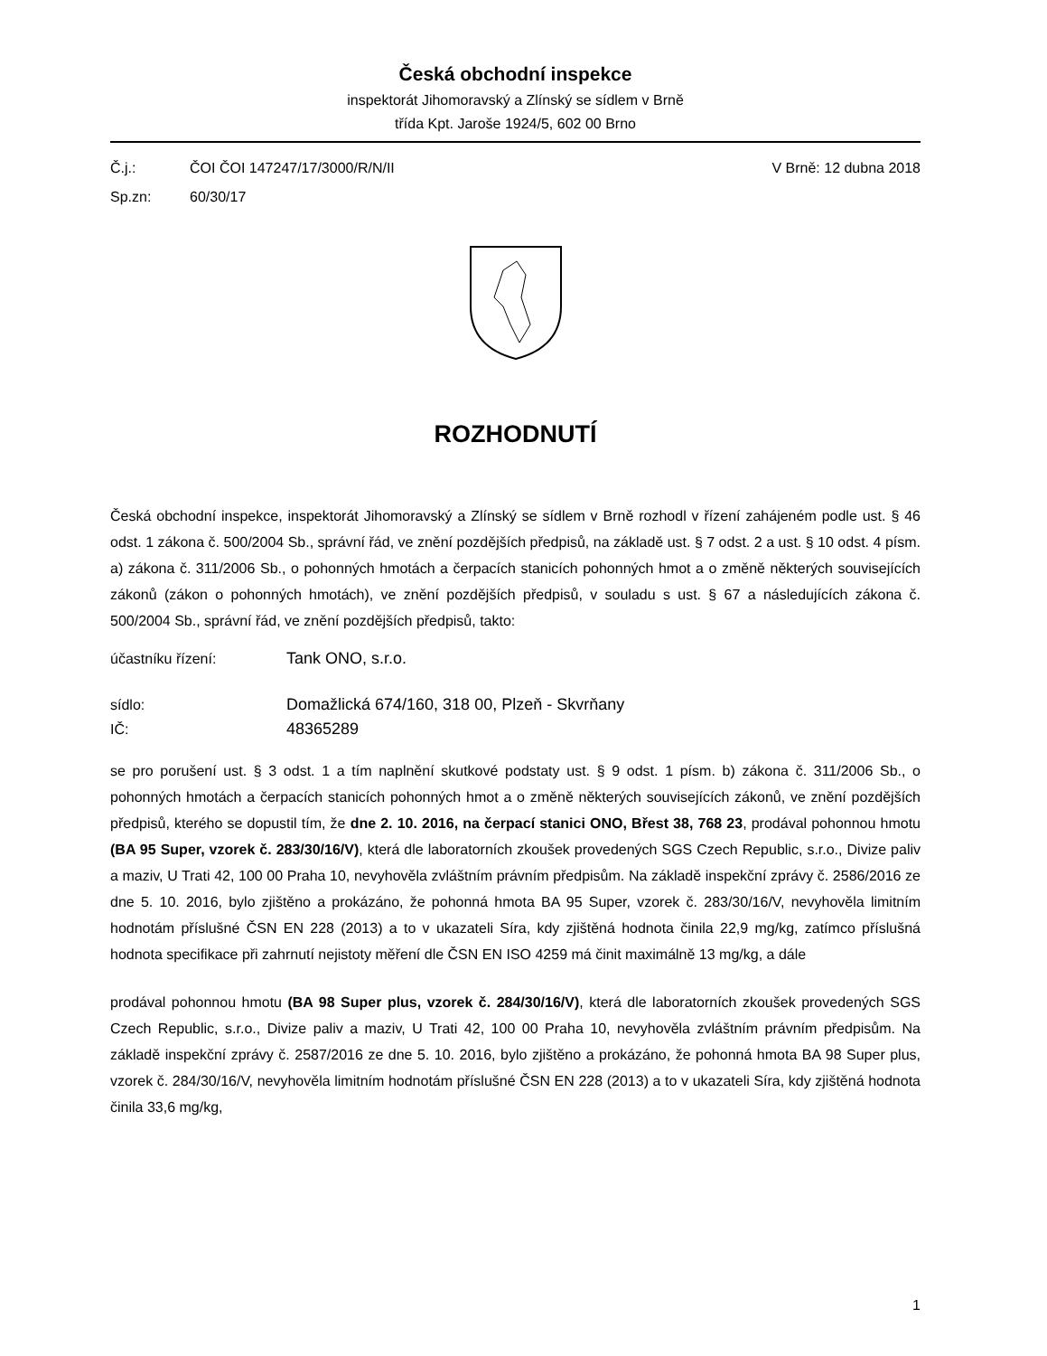Česká obchodní inspekce
inspektorát Jihomoravský a Zlínský se sídlem v Brně
třída Kpt. Jaroše 1924/5, 602 00 Brno
Č.j.: ČOI ČOI 147247/17/3000/R/N/II V Brně: 12 dubna 2018
Sp.zn: 60/30/17
ROZHODNUTÍ
Česká obchodní inspekce, inspektorát Jihomoravský a Zlínský se sídlem v Brně rozhodl v řízení zahájeném podle ust. § 46 odst. 1 zákona č. 500/2004 Sb., správní řád, ve znění pozdějších předpisů, na základě ust. § 7 odst. 2 a ust. § 10 odst. 4 písm. a) zákona č. 311/2006 Sb., o pohonných hmotách a čerpacích stanicích pohonných hmot a o změně některých souvisejících zákonů (zákon o pohonných hmotách), ve znění pozdějších předpisů, v souladu s ust. § 67 a následujících zákona č. 500/2004 Sb., správní řád, ve znění pozdějších předpisů, takto:
účastníku řízení: Tank ONO, s.r.o.
sídlo: Domažlická 674/160, 318 00, Plzeň - Skvrňany
IČ: 48365289
se pro porušení ust. § 3 odst. 1 a tím naplnění skutkové podstaty ust. § 9 odst. 1 písm. b) zákona č. 311/2006 Sb., o pohonných hmotách a čerpacích stanicích pohonných hmot a o změně některých souvisejících zákonů, ve znění pozdějších předpisů, kterého se dopustil tím, že dne 2. 10. 2016, na čerpací stanici ONO, Břest 38, 768 23, prodával pohonnou hmotu (BA 95 Super, vzorek č. 283/30/16/V), která dle laboratorních zkoušek provedených SGS Czech Republic, s.r.o., Divize paliv a maziv, U Trati 42, 100 00 Praha 10, nevyhověla zvláštním právním předpisům. Na základě inspekční zprávy č. 2586/2016 ze dne 5. 10. 2016, bylo zjištěno a prokázáno, že pohonná hmota BA 95 Super, vzorek č. 283/30/16/V, nevyhověla limitním hodnotám příslušné ČSN EN 228 (2013) a to v ukazateli Síra, kdy zjištěná hodnota činila 22,9 mg/kg, zatímco příslušná hodnota specifikace při zahrnutí nejistoty měření dle ČSN EN ISO 4259 má činit maximálně 13 mg/kg, a dále
prodával pohonnou hmotu (BA 98 Super plus, vzorek č. 284/30/16/V), která dle laboratorních zkoušek provedených SGS Czech Republic, s.r.o., Divize paliv a maziv, U Trati 42, 100 00 Praha 10, nevyhověla zvláštním právním předpisům. Na základě inspekční zprávy č. 2587/2016 ze dne 5. 10. 2016, bylo zjištěno a prokázáno, že pohonná hmota BA 98 Super plus, vzorek č. 284/30/16/V, nevyhověla limitním hodnotám příslušné ČSN EN 228 (2013) a to v ukazateli Síra, kdy zjištěná hodnota činila 33,6 mg/kg,
1